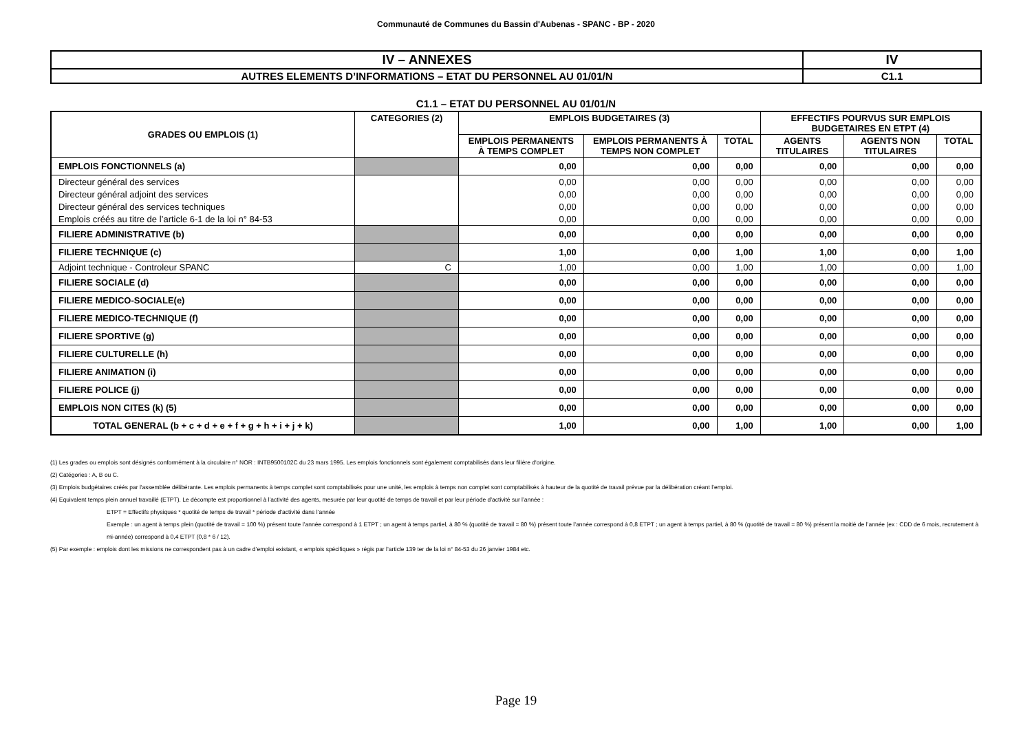Communauté de Communes du Bassin d'Aubenas - SPANC - BP - 2020
| IV – ANNEXES | IV |
| AUTRES ELEMENTS D’INFORMATIONS – ETAT DU PERSONNEL AU 01/01/N | C1.1 |
C1.1 – ETAT DU PERSONNEL AU 01/01/N
| GRADES OU EMPLOIS (1) | CATEGORIES (2) | EMPLOIS BUDGETAIRES (3) | | | EFFECTIFS POURVUS SUR EMPLOIS BUDGETAIRES EN ETPT (4) | | |
| --- | --- | --- | --- | --- | --- | --- | --- |
| | | EMPLOIS PERMANENTS À TEMPS COMPLET | EMPLOIS PERMANENTS À TEMPS NON COMPLET | TOTAL | AGENTS TITULAIRES | AGENTS NON TITULAIRES | TOTAL |
| EMPLOIS FONCTIONNELS (a) | | 0,00 | 0,00 | 0,00 | 0,00 | 0,00 | 0,00 |
| Directeur général des services | | 0,00 | 0,00 | 0,00 | 0,00 | 0,00 | 0,00 |
| Directeur général adjoint des services | | 0,00 | 0,00 | 0,00 | 0,00 | 0,00 | 0,00 |
| Directeur général des services techniques | | 0,00 | 0,00 | 0,00 | 0,00 | 0,00 | 0,00 |
| Emplois créés au titre de l’article 6-1 de la loi n° 84-53 | | 0,00 | 0,00 | 0,00 | 0,00 | 0,00 | 0,00 |
| FILIERE ADMINISTRATIVE (b) | | 0,00 | 0,00 | 0,00 | 0,00 | 0,00 | 0,00 |
| FILIERE TECHNIQUE (c) | | 1,00 | 0,00 | 1,00 | 1,00 | 0,00 | 1,00 |
| Adjoint technique - Controleur SPANC | C | 1,00 | 0,00 | 1,00 | 1,00 | 0,00 | 1,00 |
| FILIERE SOCIALE (d) | | 0,00 | 0,00 | 0,00 | 0,00 | 0,00 | 0,00 |
| FILIERE MEDICO-SOCIALE(e) | | 0,00 | 0,00 | 0,00 | 0,00 | 0,00 | 0,00 |
| FILIERE MEDICO-TECHNIQUE (f) | | 0,00 | 0,00 | 0,00 | 0,00 | 0,00 | 0,00 |
| FILIERE SPORTIVE (g) | | 0,00 | 0,00 | 0,00 | 0,00 | 0,00 | 0,00 |
| FILIERE CULTURELLE (h) | | 0,00 | 0,00 | 0,00 | 0,00 | 0,00 | 0,00 |
| FILIERE ANIMATION (i) | | 0,00 | 0,00 | 0,00 | 0,00 | 0,00 | 0,00 |
| FILIERE POLICE (j) | | 0,00 | 0,00 | 0,00 | 0,00 | 0,00 | 0,00 |
| EMPLOIS NON CITES (k) (5) | | 0,00 | 0,00 | 0,00 | 0,00 | 0,00 | 0,00 |
| TOTAL GENERAL (b + c + d + e + f + g + h + i + j + k) | | 1,00 | 0,00 | 1,00 | 1,00 | 0,00 | 1,00 |
(1) Les grades ou emplois sont désignés conformément à la circulaire n° NOR : INTB9500102C du 23 mars 1995. Les emplois fonctionnels sont également comptabilisés dans leur filière d'origine.
(2) Catégories : A, B ou C.
(3) Emplois budgétaires créés par l'assemblée délibérante. Les emplois permanents à temps complet sont comptabilisés pour une unité, les emplois à temps non complet sont comptabilisés à hauteur de la quotité de travail prévue par la délibération créant l’emploi.
(4) Equivalent temps plein annuel travaillé (ETPT). Le décompte est proportionnel à l’activité des agents, mesurée par leur quotité de temps de travail et par leur période d’activité sur l’année :
ETPT = Effectifs physiques * quotité de temps de travail * période d’activité dans l’année
Exemple : un agent à temps plein (quotité de travail = 100 %) présent toute l’année correspond à 1 ETPT ; un agent à temps partiel, à 80 % (quotité de travail = 80 %) présent toute l’année correspond à 0,8 ETPT ; un agent à temps partiel, à 80 % (quotité de travail = 80 %) présent la moitié de l’année (ex : CDD de 6 mois, recrutement à mi-année) correspond à 0,4 ETPT (0,8 * 6 / 12).
(5) Par exemple : emplois dont les missions ne correspondent pas à un cadre d’emploi existant, « emplois spécifiques » régis par l’article 139 ter de la loi n° 84-53 du 26 janvier 1984 etc.
Page 19